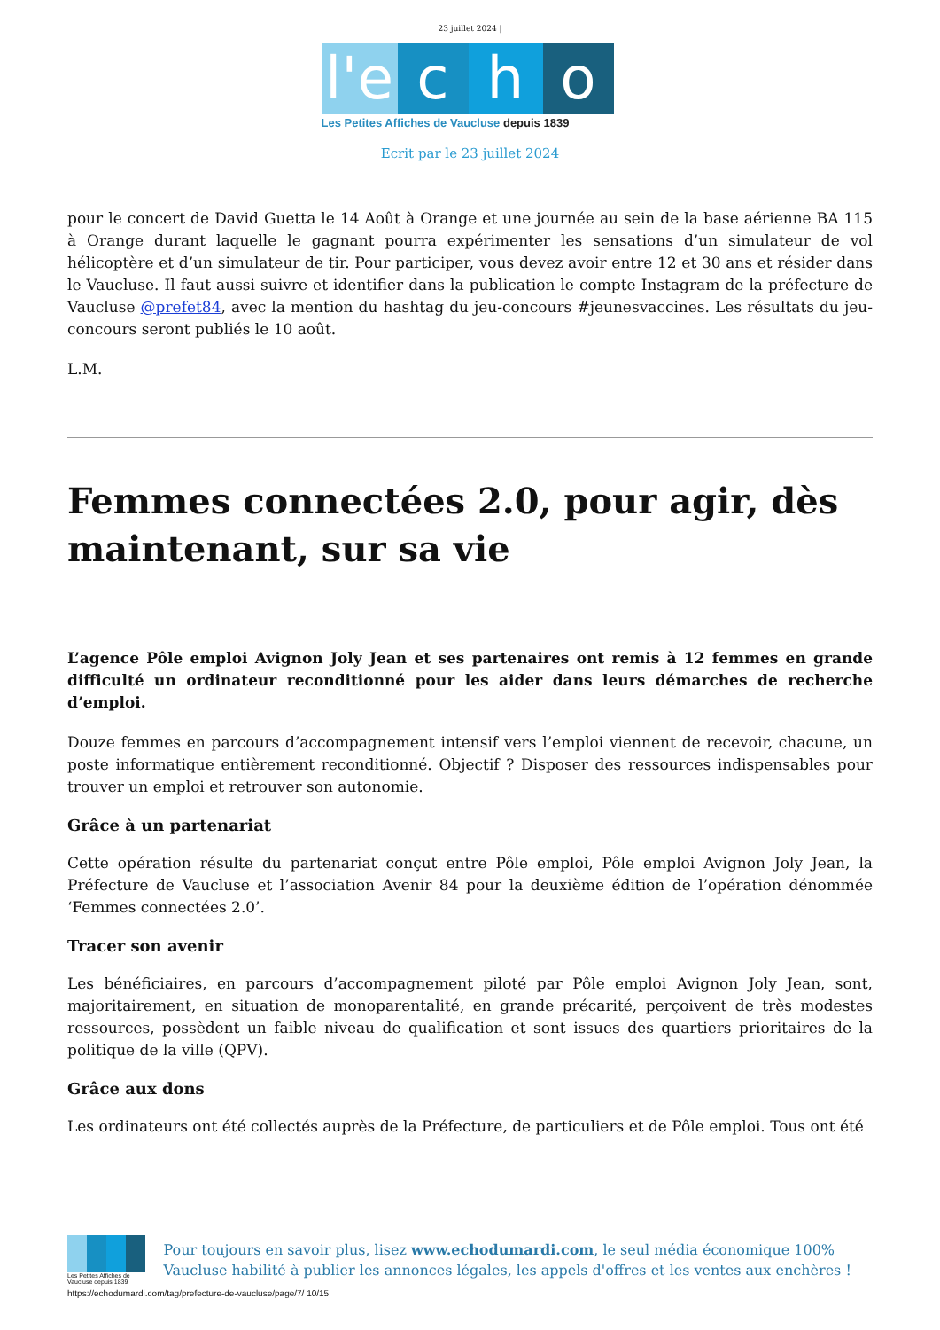23 juillet 2024 |
l'e
c
h
o
Les Petites Affiches de Vaucluse depuis 1839
Ecrit par le 23 juillet 2024
pour le concert de David Guetta le 14 Août à Orange et une journée au sein de la base aérienne BA 115 à Orange durant laquelle le gagnant pourra expérimenter les sensations d’un simulateur de vol hélicoptère et d’un simulateur de tir. Pour participer, vous devez avoir entre 12 et 30 ans et résider dans le Vaucluse. Il faut aussi suivre et identifier dans la publication le compte Instagram de la préfecture de Vaucluse @prefet84, avec la mention du hashtag du jeu-concours #jeunesvaccines. Les résultats du jeu-concours seront publiés le 10 août.
L.M.
Femmes connectées 2.0, pour agir, dès maintenant, sur sa vie
L’agence Pôle emploi Avignon Joly Jean et ses partenaires ont remis à 12 femmes en grande difficulté un ordinateur reconditionné pour les aider dans leurs démarches de recherche d’emploi.
Douze femmes en parcours d’accompagnement intensif vers l’emploi viennent de recevoir, chacune, un poste informatique entièrement reconditionné. Objectif ? Disposer des ressources indispensables pour trouver un emploi et retrouver son autonomie.
Grâce à un partenariat
Cette opération résulte du partenariat conçut entre Pôle emploi, Pôle emploi Avignon Joly Jean, la Préfecture de Vaucluse et l’association Avenir 84 pour la deuxième édition de l’opération dénommée ‘Femmes connectées 2.0’.
Tracer son avenir
Les bénéficiaires, en parcours d’accompagnement piloté par Pôle emploi Avignon Joly Jean, sont, majoritairement, en situation de monoparentalité, en grande précarité, perçoivent de très modestes ressources, possèdent un faible niveau de qualification et sont issues des quartiers prioritaires de la politique de la ville (QPV).
Grâce aux dons
Les ordinateurs ont été collectés auprès de la Préfecture, de particuliers et de Pôle emploi. Tous ont été
Les Petites Affiches de Vaucluse depuis 1839
Pour toujours en savoir plus, lisez www.echodumardi.com, le seul média économique 100% Vaucluse habilité à publier les annonces légales, les appels d'offres et les ventes aux enchères !
https://echodumardi.com/tag/prefecture-de-vaucluse/page/7/ 10/15